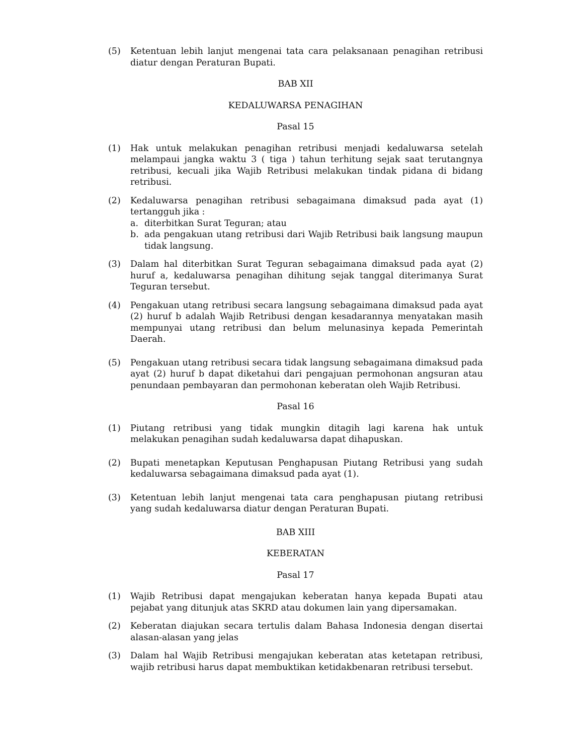(5) Ketentuan lebih lanjut mengenai tata cara pelaksanaan penagihan retribusi diatur dengan Peraturan Bupati.
BAB XII
KEDALUWARSA PENAGIHAN
Pasal 15
(1) Hak untuk melakukan penagihan retribusi menjadi kedaluwarsa setelah melampaui jangka waktu 3 ( tiga ) tahun terhitung sejak saat terutangnya retribusi, kecuali jika Wajib Retribusi melakukan tindak pidana di bidang retribusi.
(2) Kedaluwarsa penagihan retribusi sebagaimana dimaksud pada ayat (1) tertangguh jika :
a. diterbitkan Surat Teguran; atau
b. ada pengakuan utang retribusi dari Wajib Retribusi baik langsung maupun tidak langsung.
(3) Dalam hal diterbitkan Surat Teguran sebagaimana dimaksud pada ayat (2) huruf a, kedaluwarsa penagihan dihitung sejak tanggal diterimanya Surat Teguran tersebut.
(4) Pengakuan utang retribusi secara langsung sebagaimana dimaksud pada ayat (2) huruf b adalah Wajib Retribusi dengan kesadarannya menyatakan masih mempunyai utang retribusi dan belum melunasinya kepada Pemerintah Daerah.
(5) Pengakuan utang retribusi secara tidak langsung sebagaimana dimaksud pada ayat (2) huruf b dapat diketahui dari pengajuan permohonan angsuran atau penundaan pembayaran dan permohonan keberatan oleh Wajib Retribusi.
Pasal 16
(1) Piutang retribusi yang tidak mungkin ditagih lagi karena hak untuk melakukan penagihan sudah kedaluwarsa dapat dihapuskan.
(2) Bupati menetapkan Keputusan Penghapusan Piutang Retribusi yang sudah kedaluwarsa sebagaimana dimaksud pada ayat (1).
(3) Ketentuan lebih lanjut mengenai tata cara penghapusan piutang retribusi yang sudah kedaluwarsa diatur dengan Peraturan Bupati.
BAB XIII
KEBERATAN
Pasal 17
(1) Wajib Retribusi dapat mengajukan keberatan hanya kepada Bupati atau pejabat yang ditunjuk atas SKRD atau dokumen lain yang dipersamakan.
(2) Keberatan diajukan secara tertulis dalam Bahasa Indonesia dengan disertai alasan-alasan yang jelas
(3) Dalam hal Wajib Retribusi mengajukan keberatan atas ketetapan retribusi, wajib retribusi harus dapat membuktikan ketidakbenaran retribusi tersebut.